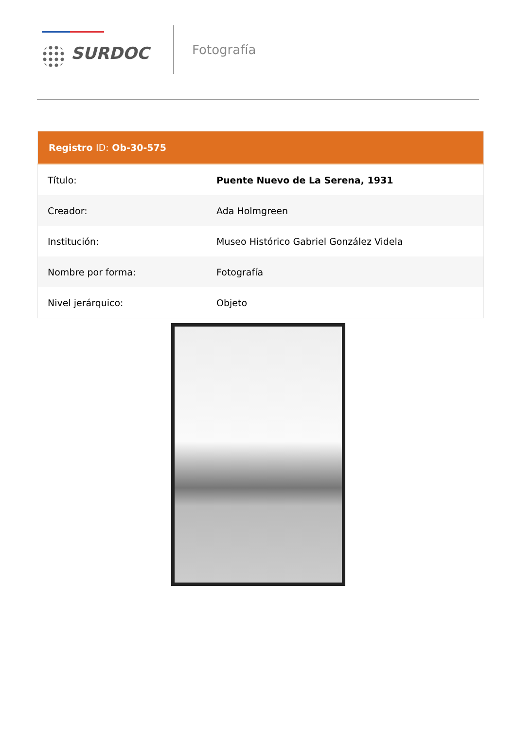SURDOC
Fotografía
| Registro ID: Ob-30-575 | |
| --- | --- |
| Título: | Puente Nuevo de La Serena, 1931 |
| Creador: | Ada Holmgreen |
| Institución: | Museo Histórico Gabriel González Videla |
| Nombre por forma: | Fotografía |
| Nivel jerárquico: | Objeto |